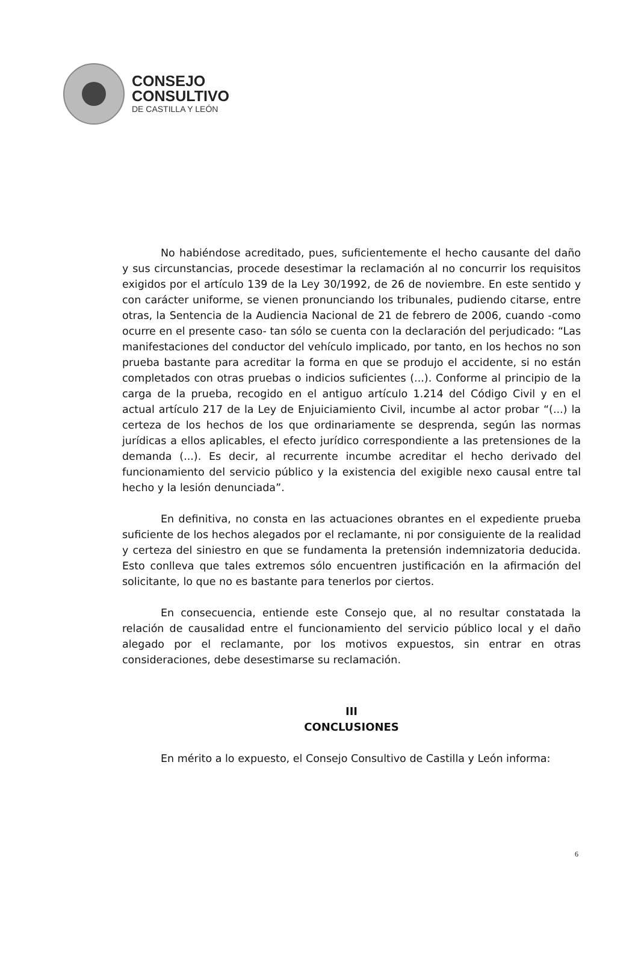CONSEJO
CONSULTIVO
DE CASTILLA Y LEÓN
No habiéndose acreditado, pues, suficientemente el hecho causante del daño y sus circunstancias, procede desestimar la reclamación al no concurrir los requisitos exigidos por el artículo 139 de la Ley 30/1992, de 26 de noviembre. En este sentido y con carácter uniforme, se vienen pronunciando los tribunales, pudiendo citarse, entre otras, la Sentencia de la Audiencia Nacional de 21 de febrero de 2006, cuando -como ocurre en el presente caso- tan sólo se cuenta con la declaración del perjudicado: “Las manifestaciones del conductor del vehículo implicado, por tanto, en los hechos no son prueba bastante para acreditar la forma en que se produjo el accidente, si no están completados con otras pruebas o indicios suficientes (...). Conforme al principio de la carga de la prueba, recogido en el antiguo artículo 1.214 del Código Civil y en el actual artículo 217 de la Ley de Enjuiciamiento Civil, incumbe al actor probar “(...) la certeza de los hechos de los que ordinariamente se desprenda, según las normas jurídicas a ellos aplicables, el efecto jurídico correspondiente a las pretensiones de la demanda (...). Es decir, al recurrente incumbe acreditar el hecho derivado del funcionamiento del servicio público y la existencia del exigible nexo causal entre tal hecho y la lesión denunciada”.
En definitiva, no consta en las actuaciones obrantes en el expediente prueba suficiente de los hechos alegados por el reclamante, ni por consiguiente de la realidad y certeza del siniestro en que se fundamenta la pretensión indemnizatoria deducida. Esto conlleva que tales extremos sólo encuentren justificación en la afirmación del solicitante, lo que no es bastante para tenerlos por ciertos.
En consecuencia, entiende este Consejo que, al no resultar constatada la relación de causalidad entre el funcionamiento del servicio público local y el daño alegado por el reclamante, por los motivos expuestos, sin entrar en otras consideraciones, debe desestimarse su reclamación.
III
CONCLUSIONES
En mérito a lo expuesto, el Consejo Consultivo de Castilla y León informa:
6